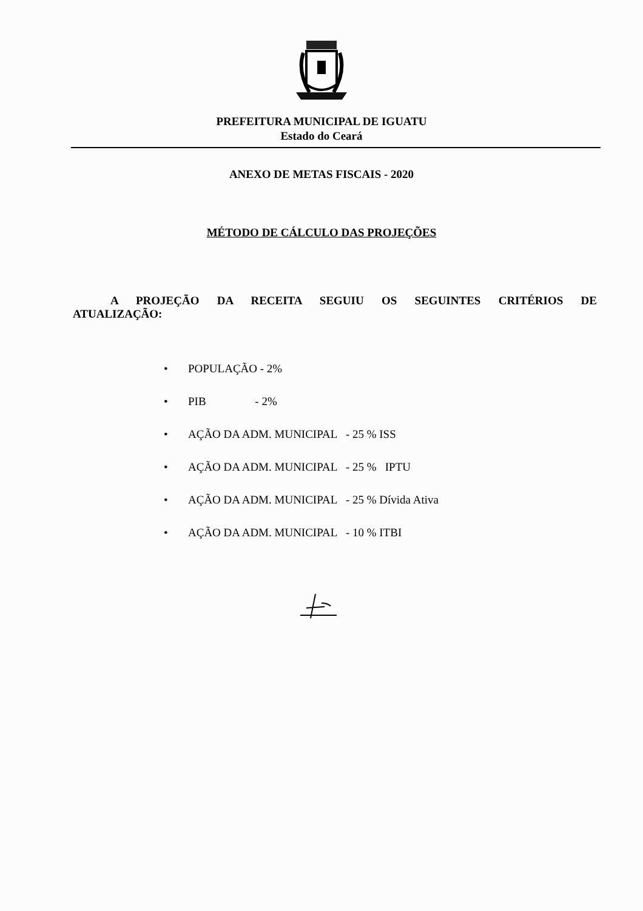PREFEITURA MUNICIPAL DE IGUATU
Estado do Ceará
ANEXO DE METAS FISCAIS - 2020
MÉTODO DE CÁLCULO DAS PROJEÇÕES
A PROJEÇÃO DA RECEITA SEGUIU OS SEGUINTES CRITÉRIOS DE ATUALIZAÇÃO:
• POPULAÇÃO - 2%
• PIB - 2%
• AÇÃO DA ADM. MUNICIPAL - 25 % ISS
• AÇÃO DA ADM. MUNICIPAL - 25 % IPTU
• AÇÃO DA ADM. MUNICIPAL - 25 % Dívida Ativa
• AÇÃO DA ADM. MUNICIPAL - 10 % ITBI